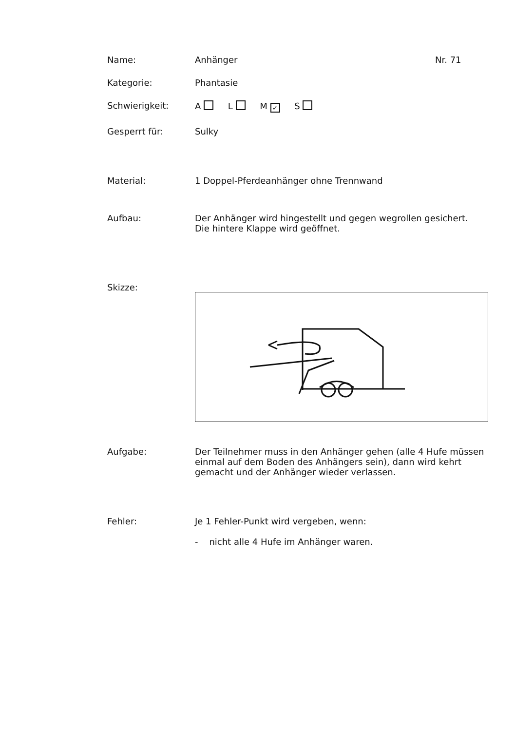Name: Anhänger
Nr. 71
Kategorie: Phantasie
Schwierigkeit: A L M ✓ S
Gesperrt für: Sulky
Material: 1 Doppel-Pferdeanhänger ohne Trennwand
Aufbau: Der Anhänger wird hingestellt und gegen wegrollen gesichert.
Die hintere Klappe wird geöffnet.
Skizze:
Aufgabe: Der Teilnehmer muss in den Anhänger gehen (alle 4 Hufe müssen
einmal auf dem Boden des Anhängers sein), dann wird kehrt
gemacht und der Anhänger wieder verlassen.
Fehler: Je 1 Fehler-Punkt wird vergeben, wenn:
- nicht alle 4 Hufe im Anhänger waren.